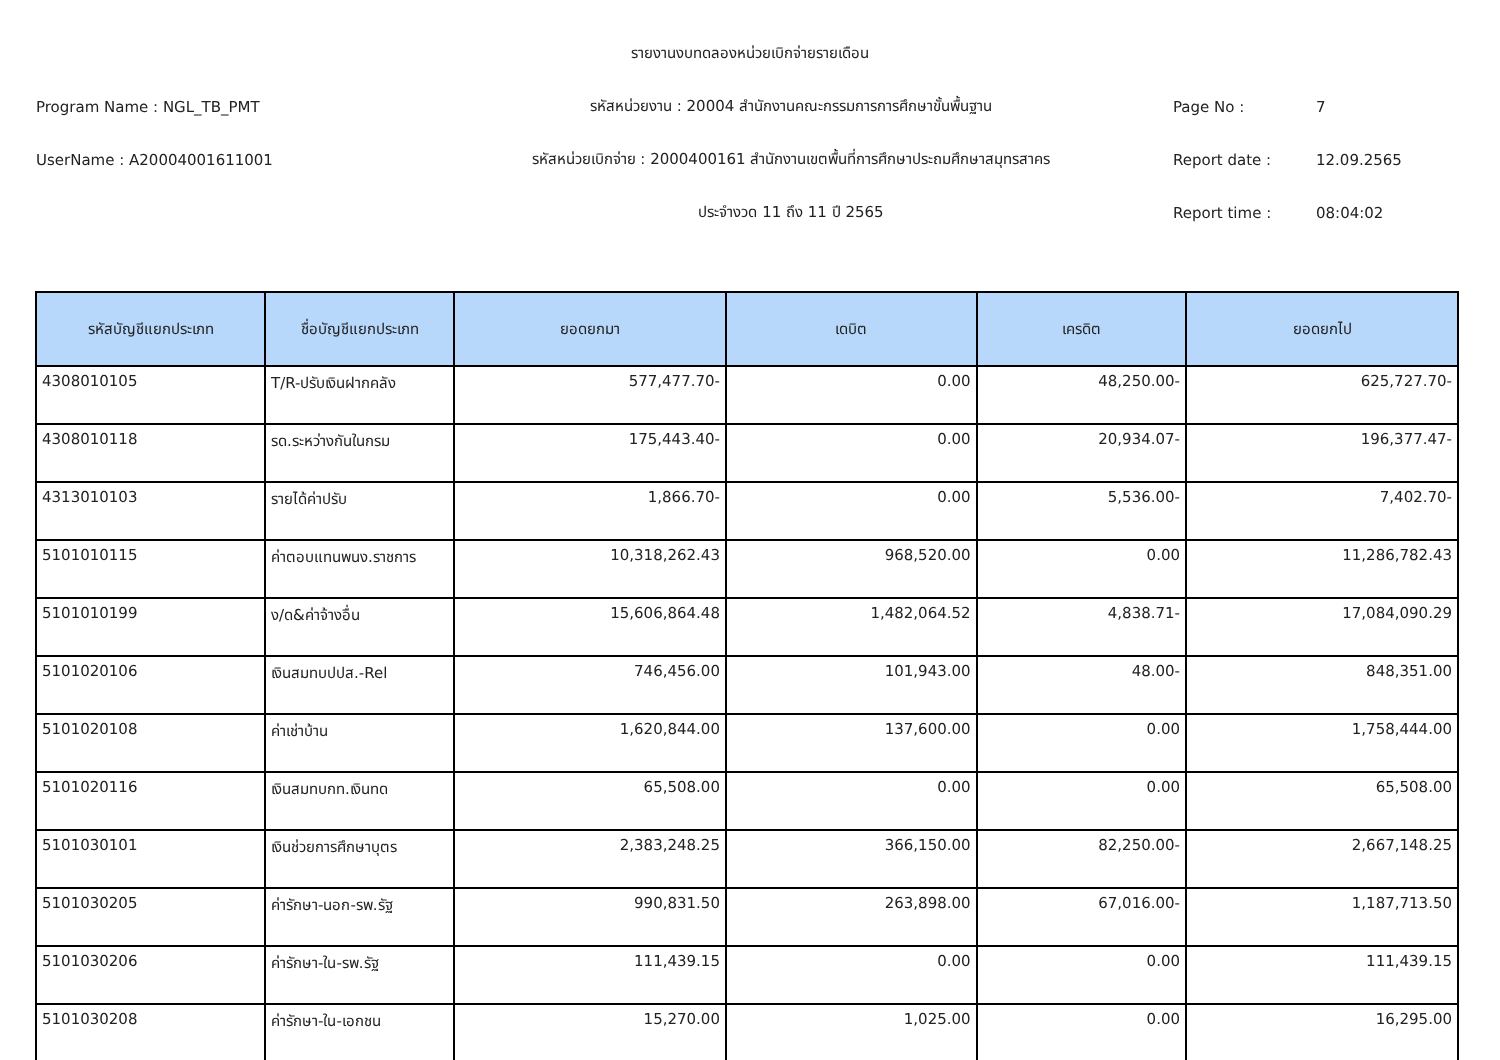รายงานงบทดลองหน่วยเบิกจ่ายรายเดือน
Program Name : NGL_TB_PMT รหัสหน่วยงาน : 20004 สำนักงานคณะกรรมการการศึกษาขั้นพื้นฐาน Page No : 7
UserName : A20004001611001 รหัสหน่วยเบิกจ่าย : 2000400161 สำนักงานเขตพื้นที่การศึกษาประถมศึกษาสมุทรสาคร Report date : 12.09.2565
ประจำงวด 11 ถึง 11 ปี 2565 Report time : 08:04:02
| รหัสบัญชีแยกประเภท | ชื่อบัญชีแยกประเภท | ยอดยกมา | เดบิต | เครดิต | ยอดยกไป |
| --- | --- | --- | --- | --- | --- |
| 4308010105 | T/R-ปรับเงินฝากคลัง | 577,477.70- | 0.00 | 48,250.00- | 625,727.70- |
| 4308010118 | รด.ระหว่างกันในกรม | 175,443.40- | 0.00 | 20,934.07- | 196,377.47- |
| 4313010103 | รายได้ค่าปรับ | 1,866.70- | 0.00 | 5,536.00- | 7,402.70- |
| 5101010115 | ค่าตอบแทนพนง.ราชการ | 10,318,262.43 | 968,520.00 | 0.00 | 11,286,782.43 |
| 5101010199 | ง/ด&ค่าจ้างอื่น | 15,606,864.48 | 1,482,064.52 | 4,838.71- | 17,084,090.29 |
| 5101020106 | เงินสมทบปปส.-Rel | 746,456.00 | 101,943.00 | 48.00- | 848,351.00 |
| 5101020108 | ค่าเช่าบ้าน | 1,620,844.00 | 137,600.00 | 0.00 | 1,758,444.00 |
| 5101020116 | เงินสมทบกท.เงินทด | 65,508.00 | 0.00 | 0.00 | 65,508.00 |
| 5101030101 | เงินช่วยการศึกษาบุตร | 2,383,248.25 | 366,150.00 | 82,250.00- | 2,667,148.25 |
| 5101030205 | ค่ารักษา-นอก-รพ.รัฐ | 990,831.50 | 263,898.00 | 67,016.00- | 1,187,713.50 |
| 5101030206 | ค่ารักษา-ใน-รพ.รัฐ | 111,439.15 | 0.00 | 0.00 | 111,439.15 |
| 5101030208 | ค่ารักษา-ใน-เอกชน | 15,270.00 | 1,025.00 | 0.00 | 16,295.00 |